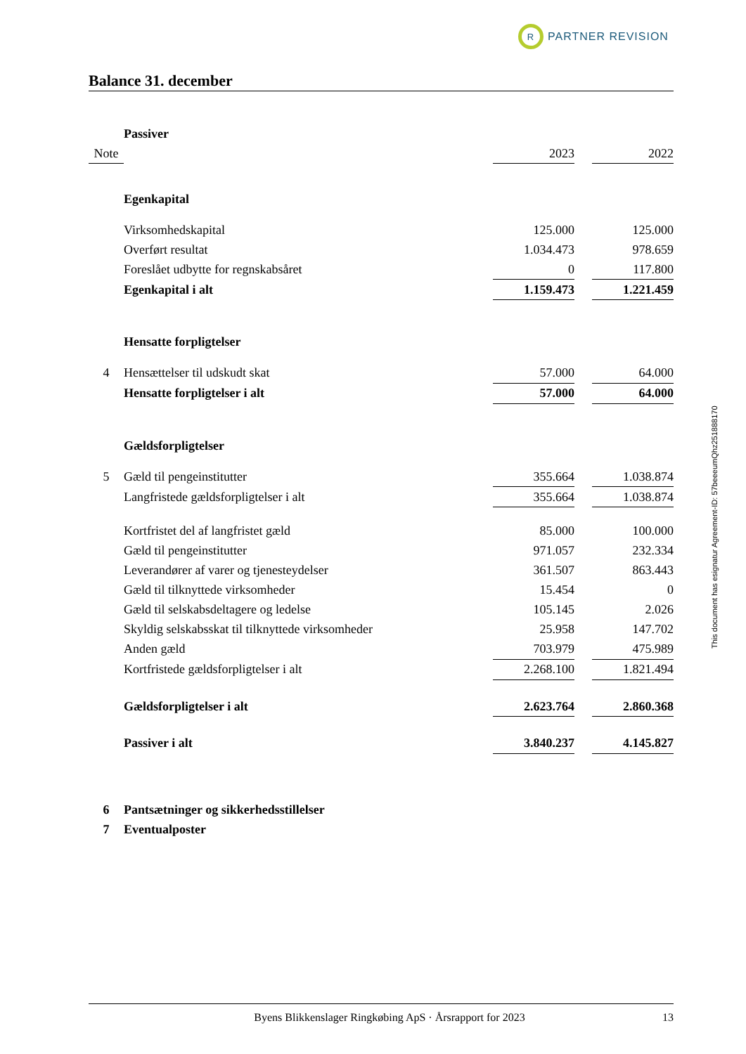R
PARTNER REVISION
Balance 31. december
| | Passiver | | | |
| Note | | 2023 | | 2022 |
| | Egenkapital | | | |
| | Virksomhedskapital | 125.000 | | 125.000 |
| | Overført resultat | 1.034.473 | | 978.659 |
| | Foreslået udbytte for regnskabsåret | 0 | | 117.800 |
| | Egenkapital i alt | 1.159.473 | | 1.221.459 |
| | Hensatte forpligtelser | | | |
| 4 | Hensættelser til udskudt skat | 57.000 | | 64.000 |
| | Hensatte forpligtelser i alt | 57.000 | | 64.000 |
| | Gældsforpligtelser | | | |
| 5 | Gæld til pengeinstitutter | 355.664 | | 1.038.874 |
| | Langfristede gældsforpligtelser i alt | 355.664 | | 1.038.874 |
| | Kortfristet del af langfristet gæld | 85.000 | | 100.000 |
| | Gæld til pengeinstitutter | 971.057 | | 232.334 |
| | Leverandører af varer og tjenesteydelser | 361.507 | | 863.443 |
| | Gæld til tilknyttede virksomheder | 15.454 | | 0 |
| | Gæld til selskabsdeltagere og ledelse | 105.145 | | 2.026 |
| | Skyldig selskabsskat til tilknyttede virksomheder | 25.958 | | 147.702 |
| | Anden gæld | 703.979 | | 475.989 |
| | Kortfristede gældsforpligtelser i alt | 2.268.100 | | 1.821.494 |
| | Gældsforpligtelser i alt | 2.623.764 | | 2.860.368 |
| | Passiver i alt | 3.840.237 | | 4.145.827 |
| 6 | Pantsætninger og sikkerhedsstillelser | | | |
| 7 | Eventualposter | | | |
This document has esignatur Agreement-ID: 57beeeumQhz251888170
Byens Blikkenslager Ringkøbing ApS · Årsrapport for 2023 13